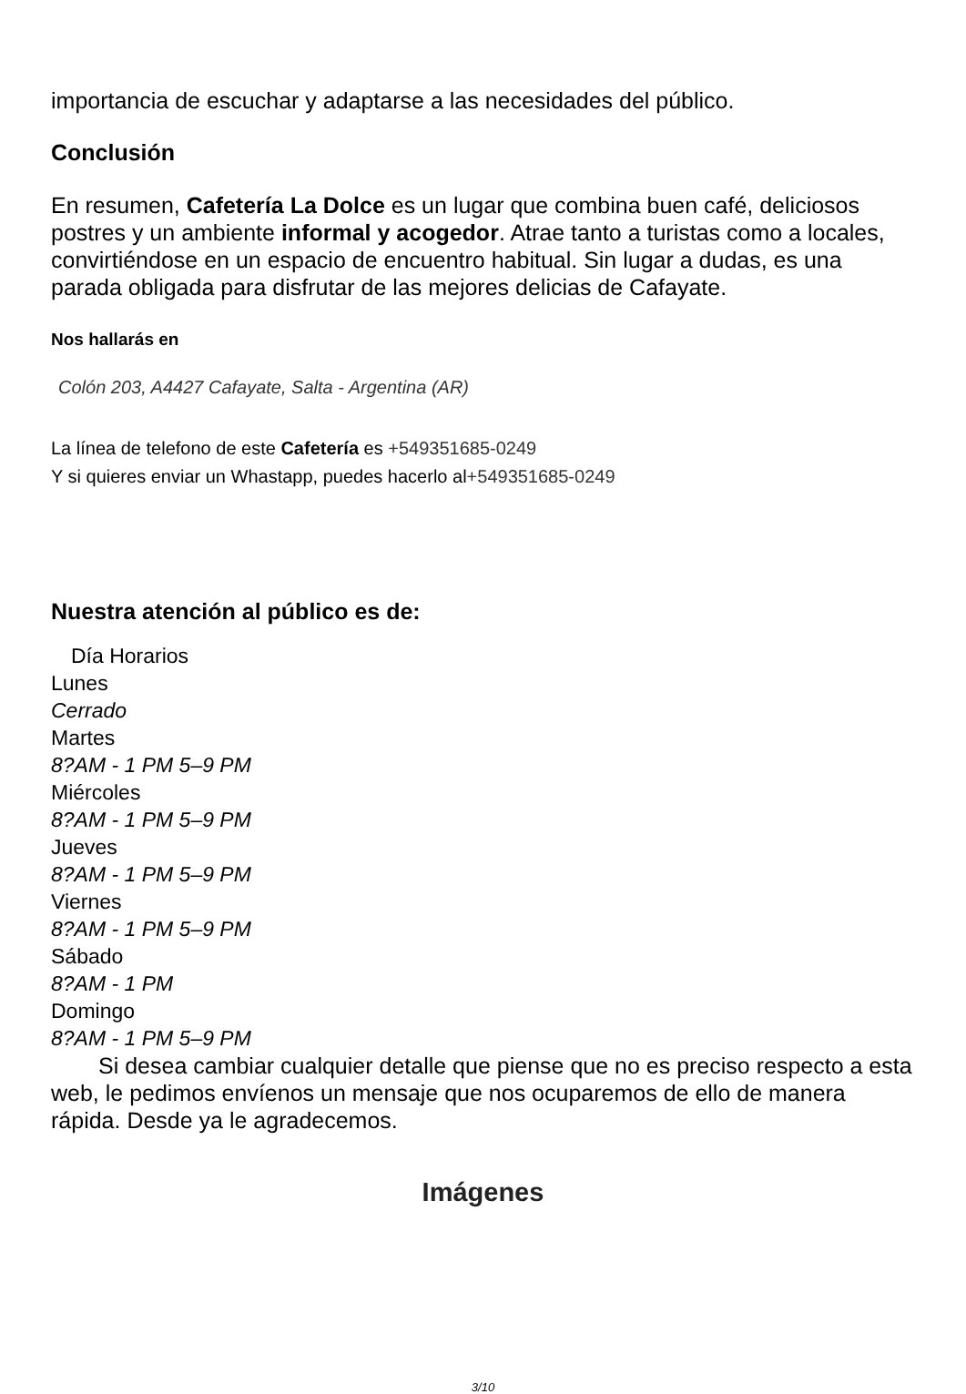importancia de escuchar y adaptarse a las necesidades del público.
Conclusión
En resumen, Cafetería La Dolce es un lugar que combina buen café, deliciosos postres y un ambiente informal y acogedor. Atrae tanto a turistas como a locales, convirtiéndose en un espacio de encuentro habitual. Sin lugar a dudas, es una parada obligada para disfrutar de las mejores delicias de Cafayate.
Nos hallarás en
Colón 203, A4427 Cafayate, Salta - Argentina (AR)
La línea de telefono de este Cafetería es +549351685-0249
Y si quieres enviar un Whastapp, puedes hacerlo al+549351685-0249
Nuestra atención al público es de:
| Día Horarios |
| --- |
| Lunes |
| Cerrado |
| Martes |
| 8?AM - 1 PM 5–9 PM |
| Miércoles |
| 8?AM - 1 PM 5–9 PM |
| Jueves |
| 8?AM - 1 PM 5–9 PM |
| Viernes |
| 8?AM - 1 PM 5–9 PM |
| Sábado |
| 8?AM - 1 PM |
| Domingo |
| 8?AM - 1 PM 5–9 PM |
Si desea cambiar cualquier detalle que piense que no es preciso respecto a esta web, le pedimos envíenos un mensaje que nos ocuparemos de ello de manera rápida. Desde ya le agradecemos.
Imágenes
3/10